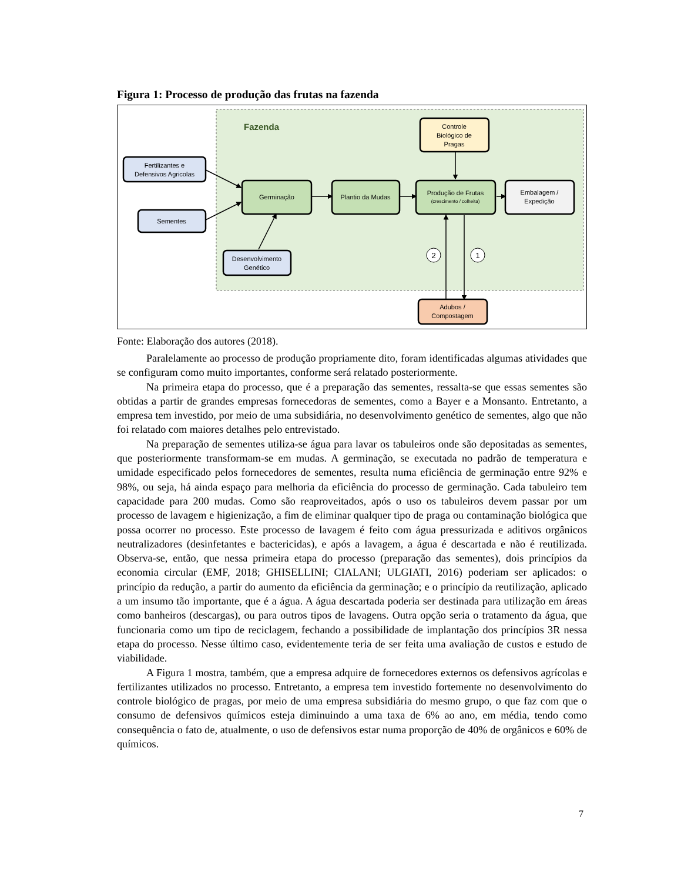Figura 1: Processo de produção das frutas na fazenda
Fazenda
Fertilizantes e
Defensivos Agricolas
Sementes
Desenvolvimento
Genético
Germinação
Plantio da Mudas
Produção de Frutas
(crescimento / colheita)
Embalagem /
Expedição
Controle
Biológico de
Pragas
Adubos /
Compostagem
2
1
Fonte: Elaboração dos autores (2018).
Paralelamente ao processo de produção propriamente dito, foram identificadas algumas atividades que se configuram como muito importantes, conforme será relatado posteriormente.
Na primeira etapa do processo, que é a preparação das sementes, ressalta-se que essas sementes são obtidas a partir de grandes empresas fornecedoras de sementes, como a Bayer e a Monsanto. Entretanto, a empresa tem investido, por meio de uma subsidiária, no desenvolvimento genético de sementes, algo que não foi relatado com maiores detalhes pelo entrevistado.
Na preparação de sementes utiliza-se água para lavar os tabuleiros onde são depositadas as sementes, que posteriormente transformam-se em mudas. A germinação, se executada no padrão de temperatura e umidade especificado pelos fornecedores de sementes, resulta numa eficiência de germinação entre 92% e 98%, ou seja, há ainda espaço para melhoria da eficiência do processo de germinação. Cada tabuleiro tem capacidade para 200 mudas. Como são reaproveitados, após o uso os tabuleiros devem passar por um processo de lavagem e higienização, a fim de eliminar qualquer tipo de praga ou contaminação biológica que possa ocorrer no processo. Este processo de lavagem é feito com água pressurizada e aditivos orgânicos neutralizadores (desinfetantes e bactericidas), e após a lavagem, a água é descartada e não é reutilizada. Observa-se, então, que nessa primeira etapa do processo (preparação das sementes), dois princípios da economia circular (EMF, 2018; GHISELLINI; CIALANI; ULGIATI, 2016) poderiam ser aplicados: o princípio da redução, a partir do aumento da eficiência da germinação; e o princípio da reutilização, aplicado a um insumo tão importante, que é a água. A água descartada poderia ser destinada para utilização em áreas como banheiros (descargas), ou para outros tipos de lavagens. Outra opção seria o tratamento da água, que funcionaria como um tipo de reciclagem, fechando a possibilidade de implantação dos princípios 3R nessa etapa do processo. Nesse último caso, evidentemente teria de ser feita uma avaliação de custos e estudo de viabilidade.
A Figura 1 mostra, também, que a empresa adquire de fornecedores externos os defensivos agrícolas e fertilizantes utilizados no processo. Entretanto, a empresa tem investido fortemente no desenvolvimento do controle biológico de pragas, por meio de uma empresa subsidiária do mesmo grupo, o que faz com que o consumo de defensivos químicos esteja diminuindo a uma taxa de 6% ao ano, em média, tendo como consequência o fato de, atualmente, o uso de defensivos estar numa proporção de 40% de orgânicos e 60% de químicos.
7